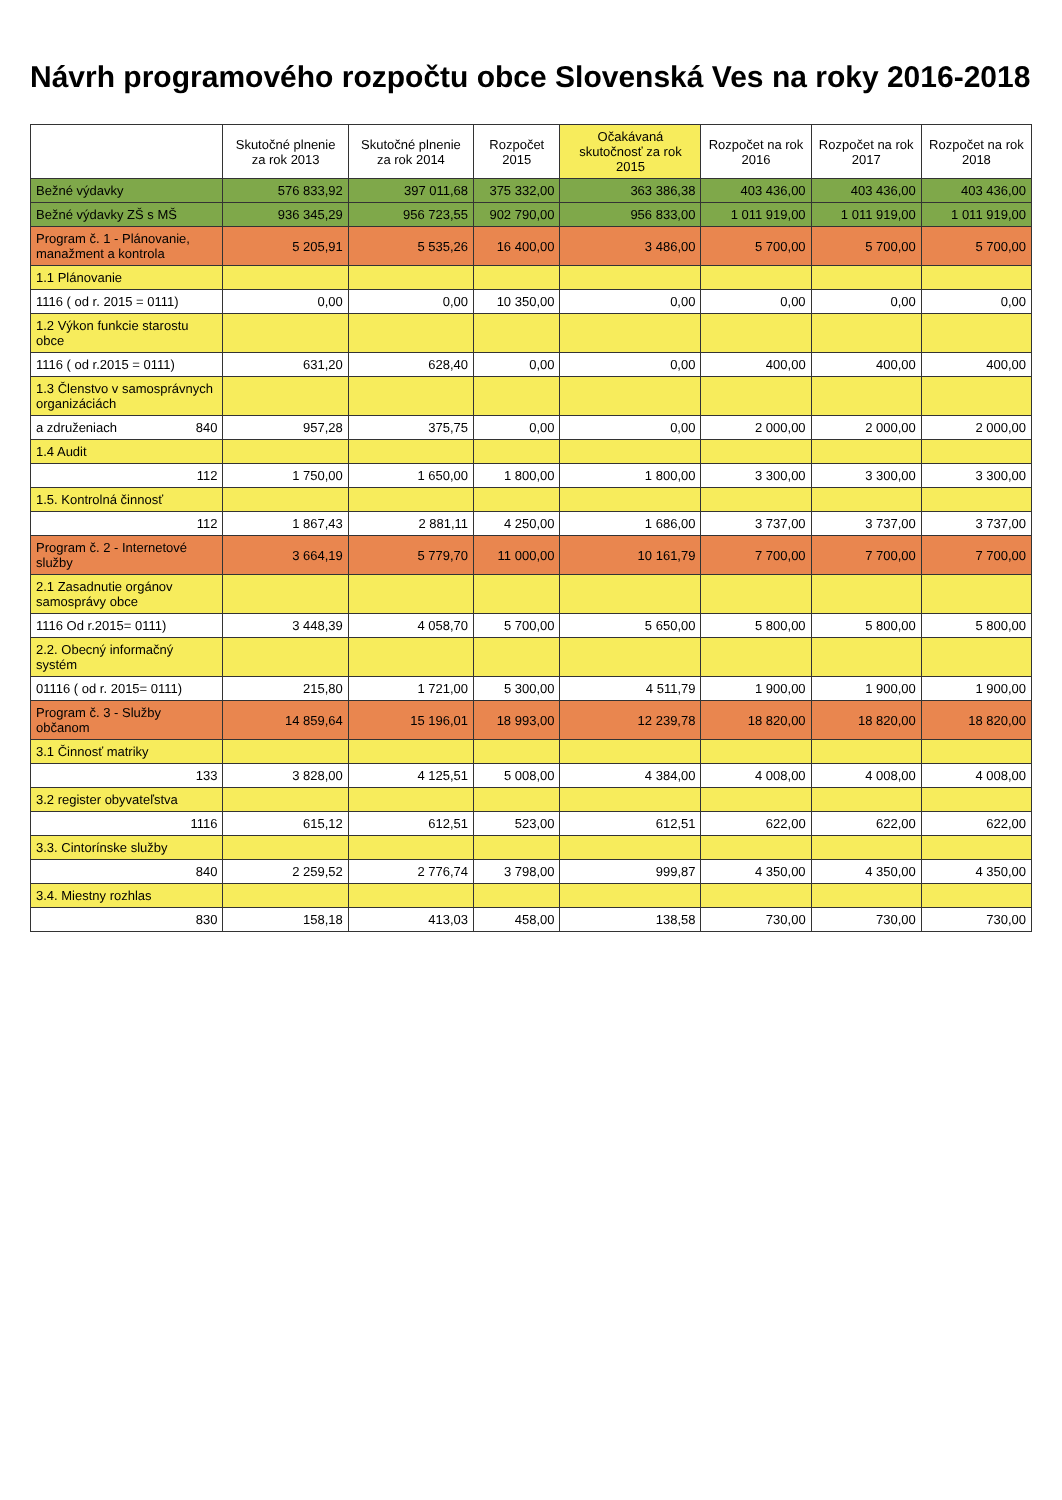Návrh programového rozpočtu obce Slovenská Ves na roky 2016-2018
| | Skutočné plnenie za rok 2013 | Skutočné plnenie za rok 2014 | Rozpočet 2015 | Očakávaná skutočnosť za rok 2015 | Rozpočet na rok 2016 | Rozpočet na rok 2017 | Rozpočet na rok 2018 |
| --- | --- | --- | --- | --- | --- | --- | --- |
| Bežné výdavky | 576 833,92 | 397 011,68 | 375 332,00 | 363 386,38 | 403 436,00 | 403 436,00 | 403 436,00 |
| Bežné výdavky ZŠ s MŠ | 936 345,29 | 956 723,55 | 902 790,00 | 956 833,00 | 1 011 919,00 | 1 011 919,00 | 1 011 919,00 |
| Program č. 1 - Plánovanie, manažment a kontrola | 5 205,91 | 5 535,26 | 16 400,00 | 3 486,00 | 5 700,00 | 5 700,00 | 5 700,00 |
| 1.1 Plánovanie | | | | | | | |
| 1116 ( od r. 2015 = 0111) | 0,00 | 0,00 | 10 350,00 | 0,00 | 0,00 | 0,00 | 0,00 |
| 1.2 Výkon funkcie starostu obce | | | | | | | |
| 1116 ( od r.2015 = 0111) | 631,20 | 628,40 | 0,00 | 0,00 | 400,00 | 400,00 | 400,00 |
| 1.3 Členstvo v samosprávnych organizáciách | | | | | | | |
| a združeniach 840 | 957,28 | 375,75 | 0,00 | 0,00 | 2 000,00 | 2 000,00 | 2 000,00 |
| 1.4 Audit | | | | | | | |
| 112 | 1 750,00 | 1 650,00 | 1 800,00 | 1 800,00 | 3 300,00 | 3 300,00 | 3 300,00 |
| 1.5. Kontrolná činnosť | | | | | | | |
| 112 | 1 867,43 | 2 881,11 | 4 250,00 | 1 686,00 | 3 737,00 | 3 737,00 | 3 737,00 |
| Program č. 2 - Internetové služby | 3 664,19 | 5 779,70 | 11 000,00 | 10 161,79 | 7 700,00 | 7 700,00 | 7 700,00 |
| 2.1 Zasadnutie orgánov samosprávy obce | | | | | | | |
| 1116 Od r.2015= 0111) | 3 448,39 | 4 058,70 | 5 700,00 | 5 650,00 | 5 800,00 | 5 800,00 | 5 800,00 |
| 2.2. Obecný informačný systém | | | | | | | |
| 01116 ( od r. 2015= 0111) | 215,80 | 1 721,00 | 5 300,00 | 4 511,79 | 1 900,00 | 1 900,00 | 1 900,00 |
| Program č. 3 - Služby občanom | 14 859,64 | 15 196,01 | 18 993,00 | 12 239,78 | 18 820,00 | 18 820,00 | 18 820,00 |
| 3.1 Činnosť matriky | | | | | | | |
| 133 | 3 828,00 | 4 125,51 | 5 008,00 | 4 384,00 | 4 008,00 | 4 008,00 | 4 008,00 |
| 3.2 register obyvateľstva | | | | | | | |
| 1116 | 615,12 | 612,51 | 523,00 | 612,51 | 622,00 | 622,00 | 622,00 |
| 3.3. Cintorínske služby | | | | | | | |
| 840 | 2 259,52 | 2 776,74 | 3 798,00 | 999,87 | 4 350,00 | 4 350,00 | 4 350,00 |
| 3.4. Miestny rozhlas | | | | | | | |
| 830 | 158,18 | 413,03 | 458,00 | 138,58 | 730,00 | 730,00 | 730,00 |